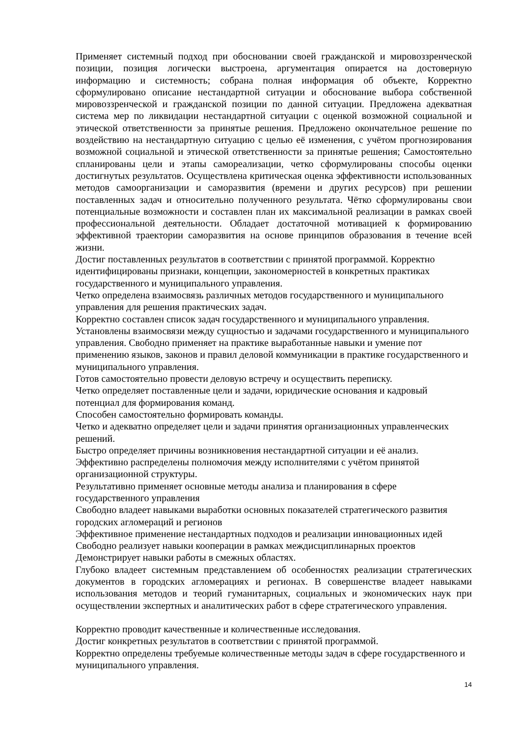Применяет системный подход при обосновании своей гражданской и мировоззренческой позиции, позиция логически выстроена, аргументация опирается на достоверную информацию и системность; собрана полная информация об объекте, Корректно сформулировано описание нестандартной ситуации и обоснование выбора собственной мировоззренческой и гражданской позиции по данной ситуации. Предложена адекватная система мер по ликвидации нестандартной ситуации с оценкой возможной социальной и этической ответственности за принятые решения. Предложено окончательное решение по воздействию на нестандартную ситуацию с целью её изменения, с учётом прогнозирования возможной социальной и этической ответственности за принятые решения; Самостоятельно спланированы цели и этапы самореализации, четко сформулированы способы оценки достигнутых результатов. Осуществлена критическая оценка эффективности использованных методов самоорганизации и саморазвития (времени и других ресурсов) при решении поставленных задач и относительно полученного результата. Чётко сформулированы свои потенциальные возможности и составлен план их максимальной реализации в рамках своей профессиональной деятельности. Обладает достаточной мотивацией к формированию эффективной траектории саморазвития на основе принципов образования в течение всей жизни.
Достиг поставленных результатов в соответствии с принятой программой. Корректно идентифицированы признаки, концепции, закономерностей в конкретных практиках государственного и муниципального управления.
Четко определена взаимосвязь различных методов государственного и муниципального управления для решения практических задач.
Корректно составлен список задач государственного и муниципального управления.
Установлены взаимосвязи между сущностью и задачами государственного и муниципального управления. Свободно применяет на практике выработанные навыки и умение пот применению языков, законов и правил деловой коммуникации в практике государственного и муниципального управления.
Готов самостоятельно провести деловую встречу и осуществить переписку.
Четко определяет поставленные цели и задачи, юридические основания и кадровый потенциал для формирования команд.
Способен самостоятельно формировать команды.
Четко и адекватно определяет цели и задачи принятия организационных управленческих решений.
Быстро определяет причины возникновения нестандартной ситуации и её анализ.
Эффективно распределены полномочия между исполнителями с учётом принятой организационной структуры.
Результативно применяет основные методы анализа и планирования в сфере государственного управления
Свободно владеет навыками выработки основных показателей стратегического развития городских агломераций и регионов
Эффективное применение нестандартных подходов и реализации инновационных идей
Свободно реализует навыки кооперации в рамках междисциплинарных проектов
Демонстрирует навыки работы в смежных областях.
Глубоко владеет системным представлением об особенностях реализации стратегических документов в городских агломерациях и регионах. В совершенстве владеет навыками использования методов и теорий гуманитарных, социальных и экономических наук при осуществлении экспертных и аналитических работ в сфере стратегического управления.
Корректно проводит качественные и количественные исследования.
Достиг конкретных результатов в соответствии с принятой программой.
Корректно определены требуемые количественные методы задач в сфере государственного и муниципального управления.
14